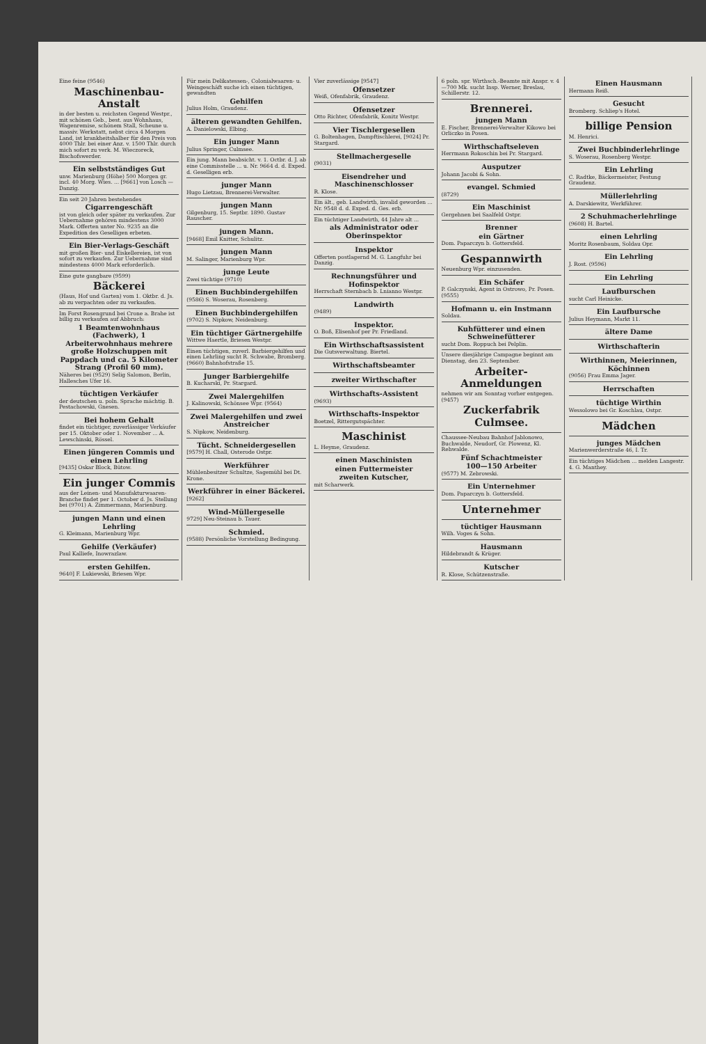Eine feine (9546)
Maschinenbau-Anstalt
in der besten u. reichsten Gegend Westpr., mit schönen Geb., best. aus Wohnhaus, Wagenremise, schönem Stall, Scheune u. massiv. Werkstatt, nebst circa 4 Morgen Land, ist krankheitshalber für den Preis von 4000 Thlr. bei einer Anz. v. 1500 Thlr. durch mich sofort zu verk. M. Wieczoreck, Bischofswerder.
Ein selbstständiges Gut
unw. Marienburg (Höhe) 500 Morgen gr. incl. 40 Morg. Wies. ... [9661] von Losch — Danzig.
Ein seit 20 Jahren bestehendes
Cigarrengeschäft
ist von gleich oder später zu verkaufen. Zur Uebernahme gehören mindestens 3000 Mark. Offerten unter No. 9235 an die Expedition des Geselligen erbeten.
Ein Bier-Verlags-Geschäft
mit großen Bier- und Eiskellereien, ist von sofort zu verkaufen. Zur Uebernahme sind mindestens 4000 Mark erforderlich.
Eine gute gangbare (9599)
Bäckerei
(Haus, Hof und Garten) vom 1. Oktbr. d. Js. ab zu verpachten oder zu verkaufen.
Im Forst Rosengrund bei Crone a. Brahe ist billig zu verkaufen auf Abbruch:
1 Beamtenwohnhaus (Fachwerk), 1 Arbeiterwohnhaus mehrere große Holzschuppen mit Pappdach und ca. 5 Kilometer Strang (Profil 60 mm).
Näheres bei (9529) Selig Salomon, Berlin, Hallesches Ufer 16.
tüchtigen Verkäufer
der deutschen u. poln. Sprache mächtig. B. Pestachowski, Gnesen.
Bei hohem Gehalt
findet ein tüchtiger, zuverlässiger Verkäufer per 15. Oktober oder 1. November ... A. Lewschinski, Rössel.
Einen jüngeren Commis und einen Lehrling
[9435] Oskar Block, Bütow.
Ein junger Commis
aus der Leinen- und Manufakturwaaren-Branche findet per 1. October d. Js. Stellung bei (9701) A. Zimmermann, Marienburg.
jungen Mann und einen Lehrling
G. Kleimann, Marienburg Wpr.
Gehilfe (Verkäufer)
Paul Kalliefe, Inowrazlaw.
ersten Gehilfen.
9640] F. Lukiewski, Briesen Wpr.
Für mein Delikatessen-, Colonialwaaren- u. Weingeschäft suche ich einen tüchtigen, gewandten
Gehilfen
Julius Holm, Graudenz.
älteren gewandten Gehilfen.
A. Danielowski, Elbing.
Ein junger Mann
Julius Springer, Culmsee.
Ein jung. Mann beabsicht. v. 1. Octbr. d. J. ab eine Commisstelle ... u. Nr. 9664 d. d. Exped. d. Geselligen erb.
junger Mann
Hugo Lietzau, Brennerei-Verwalter.
jungen Mann
Gilgenburg, 15. Septbr. 1890. Gustav Rauscher.
jungen Mann.
[9468] Emil Knitter, Schulitz.
jungen Mann
M. Salinger, Marienburg Wpr.
junge Leute
Zwei tüchtige (9710)
Einen Buchbindergehilfen
(9586) S. Woserau, Rosenberg.
Einen Buchbindergehilfen
(9702) S. Nipkow, Neidenburg.
Ein tüchtiger Gärtnergehilfe
Wittwe Haertle, Briesen Westpr.
Einen tüchtigen, zuverl. Barbiergehilfen und einen Lehrling sucht R. Schwabe, Bromberg. (9660) Bahnhofstraße 15.
Junger Barbiergehilfe
B. Kucharski, Pr. Stargard.
Zwei Malergehilfen
J. Kalinowski, Schönsee Wpr. (9564)
Zwei Malergehilfen und zwei Anstreicher
S. Nipkow, Neidenburg.
Tücht. Schneidergesellen
[9579] H. Chall, Osterode Ostpr.
Werkführer
Mühlenbesitzer Schultze, Sagemühl bei Dt. Krone.
Werkführer in einer Bäckerei.
[9262]
Wind-Müllergeselle
9729] Neu-Steinau b. Tauer.
Schmied.
(9588) Persönliche Vorstellung Bedingung.
Vier zuverlässige [9547]
Ofensetzer
Weiß, Ofenfabrik, Graudenz.
Ofensetzer
Otto Richter, Ofenfabrik, Konitz Westpr.
Vier Tischlergesellen
G. Boltenhagen, Dampftischlerei, [9024] Pr. Stargard.
Stellmachergeselle
(9031)
Eisendreher und Maschinenschlosser
R. Klose.
Ein ält., geb. Landwirth, invalid geworden ... Nr. 9548 d. d. Exped. d. Ges. erb.
Ein tüchtiger Landwirth, 44 Jahre alt ...
als Administrator oder Oberinspektor
Inspektor
Offerten postlagernd M. G. Langfuhr bei Danzig.
Rechnungsführer und Hofinspektor
Herrschaft Sternbach b. Lnianno Westpr.
Landwirth
(9489)
Inspektor.
O. Boß, Elisenhof per Pr. Friedland.
Ein Wirthschaftsassistent
Die Gutsverwaltung. Biertel.
Wirthschaftsbeamter
zweiter Wirthschafter
Wirthschafts-Assistent
(9693)
Wirthschafts-Inspektor
Boetzel, Rittergutspächter.
Maschinist
L. Heyme, Graudenz.
einen Maschinisten
einen Futtermeister
zweiten Kutscher,
mit Scharwerk.
6 poln. spr. Wirthsch.-Beamte mit Anspr. v. 4—700 Mk. sucht Insp. Werner, Breslau, Schillerstr. 12.
Brennerei.
jungen Mann
E. Fischer, Brennerei-Verwalter Kikowo bei Orliczko in Posen.
Wirthschaftseleven
Herrmann Rokoschin bei Pr. Stargard.
Ausputzer
Johann Jacobi & Sohn.
evangel. Schmied
(8729)
Ein Maschinist
Gergehnen bei Saalfeld Ostpr.
Brenner
ein Gärtner
Dom. Paparczyn b. Gottersfeld.
Gespannwirth
Neuenburg Wpr. einzusenden.
Ein Schäfer
P. Galczynski, Agent in Ostrowo, Pr. Posen. (9555)
Hofmann u. ein Instmann
Soldau.
Kuhfütterer und einen Schweinefütterer
sucht Dom. Roppuch bei Pelplin.
Unsere diesjährige Campagne beginnt am Dienstag, den 23. September.
Arbeiter-Anmeldungen
nehmen wir am Sonntag vorher entgegen. (9457)
Zuckerfabrik Culmsee.
Chaussee-Neubau Bahnhof Jablonowo, Buchwalde, Neudorf, Gr. Plowenz, Kl. Rehwalde.
Fünf Schachtmeister
100—150 Arbeiter
(9577) M. Zebrowski.
Ein Unternehmer
Dom. Paparczyn b. Gottersfeld.
Unternehmer
tüchtiger Hausmann
Wilh. Voges & Sohn.
Hausmann
Hildebrandt & Krüger.
Kutscher
R. Klose, Schützenstraße.
Einen Hausmann
Hermann Reiß.
Gesucht
Bromberg. Schliep's Hotel.
billige Pension
M. Henrici.
Zwei Buchbinderlehrlinge
S. Woserau, Rosenberg Westpr.
Ein Lehrling
C. Radtke, Bäckermeister, Festung Graudenz.
Müllerlehrling
A. Darskiewitz, Werkführer.
2 Schuhmacherlehrlinge
(9608) H. Bartel.
einen Lehrling
Moritz Rosenbaum, Soldau Opr.
Ein Lehrling
J. Rost. (9596)
Ein Lehrling
Laufburschen
sucht Carl Heinicke.
Ein Laufbursche
Julius Heymann, Markt 11.
ältere Dame
Wirthschafterin
Wirthinnen, Meierinnen, Köchinnen
(9056) Frau Emma Jager.
Herrschaften
tüchtige Wirthin
Wessolowo bei Gr. Koschlau, Ostpr.
Mädchen
junges Mädchen
Marienwerderstraße 46, I. Tr.
Ein tüchtiges Mädchen ... melden Langestr. 4. G. Manthey.